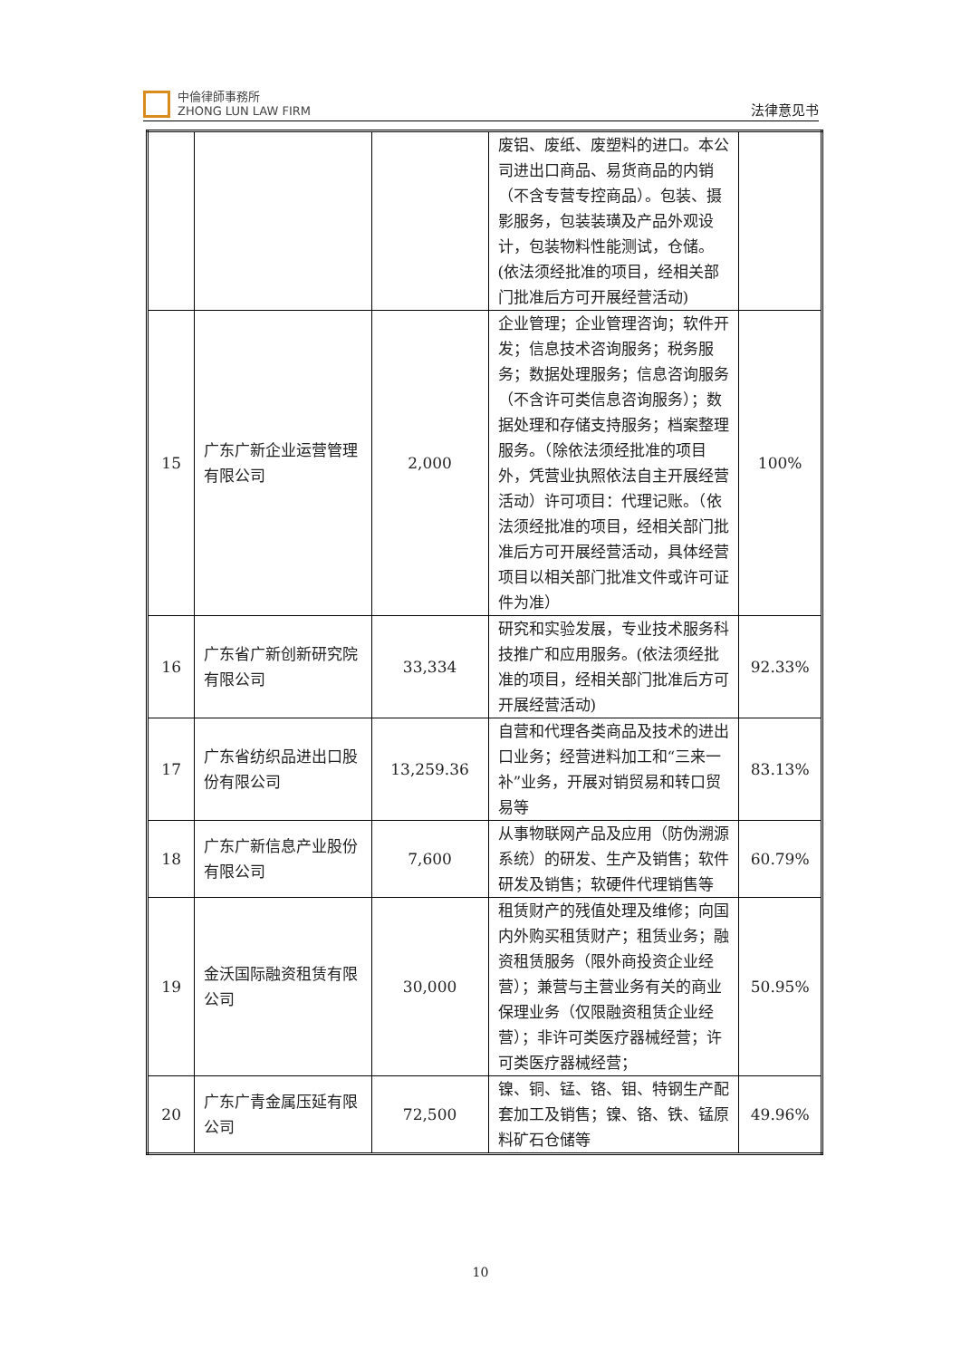中倫律師事務所
ZHONG LUN LAW FIRM
法律意见书
| | | | 废铝、废纸、废塑料的进口。本公司进出口商品、易货商品的内销（不含专营专控商品）。包装、摄影服务，包装装璜及产品外观设计，包装物料性能测试，仓储。(依法须经批准的项目，经相关部门批准后方可开展经营活动) | |
| 15 | 广东广新企业运营管理有限公司 | 2,000 | 企业管理；企业管理咨询；软件开发；信息技术咨询服务；税务服务；数据处理服务；信息咨询服务（不含许可类信息咨询服务）；数据处理和存储支持服务；档案整理服务。（除依法须经批准的项目外，凭营业执照依法自主开展经营活动）许可项目：代理记账。（依法须经批准的项目，经相关部门批准后方可开展经营活动，具体经营项目以相关部门批准文件或许可证件为准） | 100% |
| 16 | 广东省广新创新研究院有限公司 | 33,334 | 研究和实验发展，专业技术服务科技推广和应用服务。(依法须经批准的项目，经相关部门批准后方可开展经营活动) | 92.33% |
| 17 | 广东省纺织品进出口股份有限公司 | 13,259.36 | 自营和代理各类商品及技术的进出口业务；经营进料加工和“三来一补”业务，开展对销贸易和转口贸易等 | 83.13% |
| 18 | 广东广新信息产业股份有限公司 | 7,600 | 从事物联网产品及应用（防伪溯源系统）的研发、生产及销售；软件研发及销售；软硬件代理销售等 | 60.79% |
| 19 | 金沃国际融资租赁有限公司 | 30,000 | 租赁财产的残值处理及维修；向国内外购买租赁财产；租赁业务；融资租赁服务（限外商投资企业经营）；兼营与主营业务有关的商业保理业务（仅限融资租赁企业经营）；非许可类医疗器械经营；许可类医疗器械经营； | 50.95% |
| 20 | 广东广青金属压延有限公司 | 72,500 | 镍、铜、锰、铬、钼、特钢生产配套加工及销售；镍、铬、铁、锰原料矿石仓储等 | 49.96% |
10